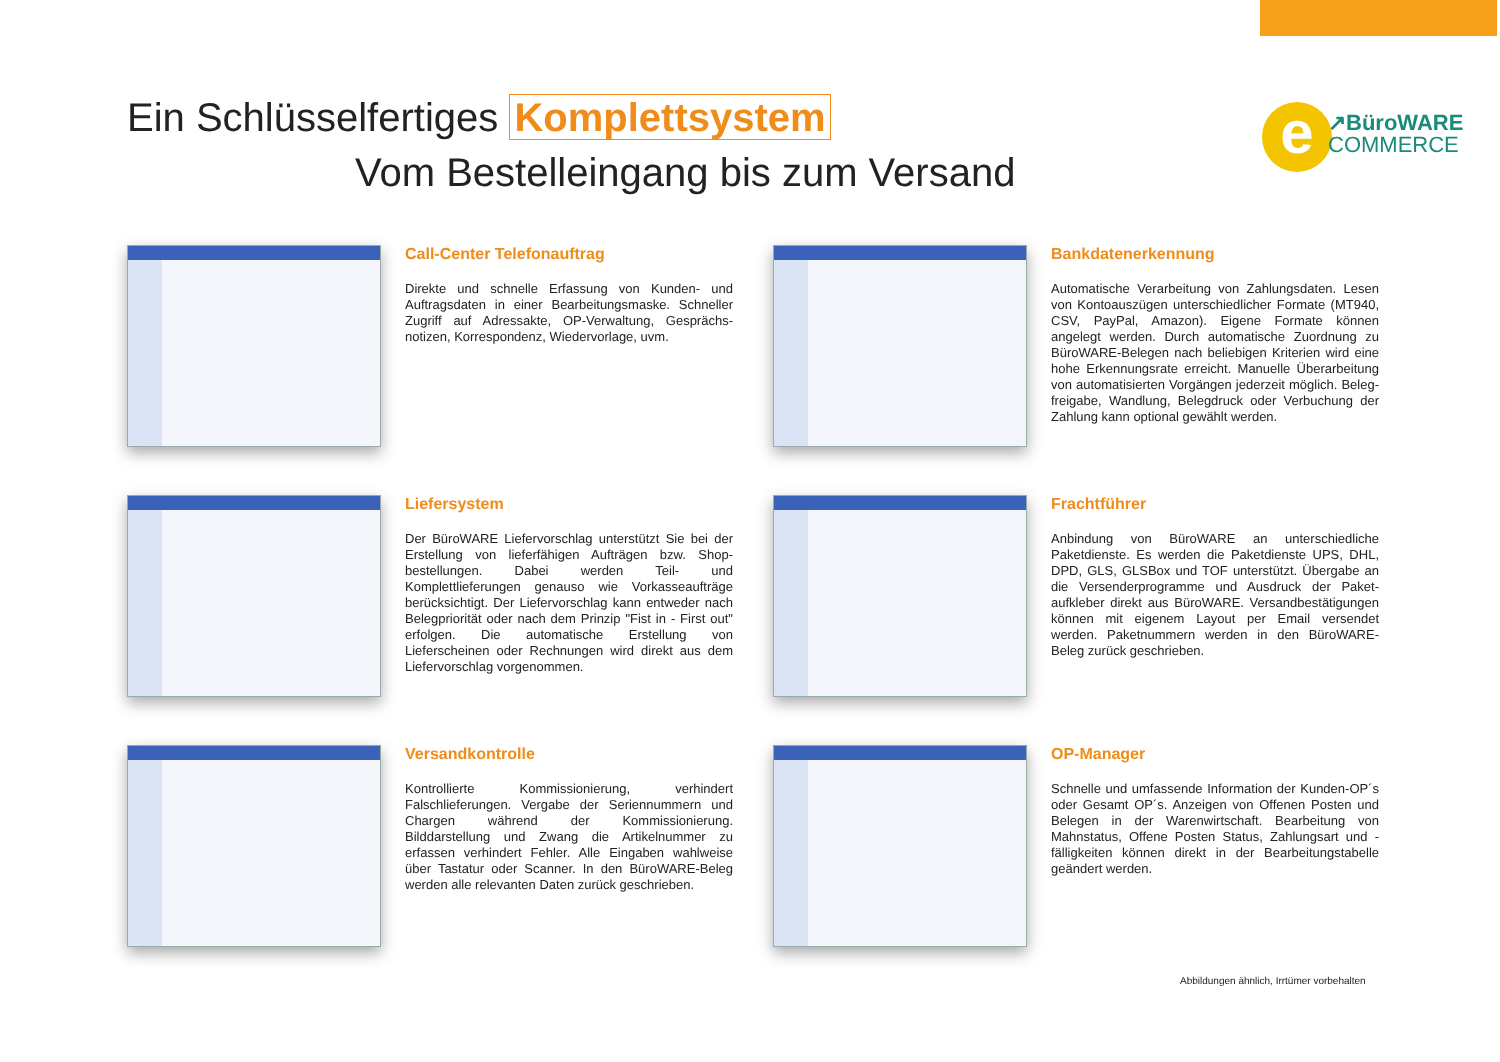e
↗BüroWARE
COMMERCE
Ein Schlüsselfertiges Komplettsystem
Vom Bestelleingang bis zum Versand
Call-Center Telefonauftrag
Direkte und schnelle Erfassung von Kunden- und Auftragsdaten in einer Bearbeitungsmaske. Schneller Zugriff auf Adressakte, OP-Verwaltung, Gesprächs­notizen, Korrespondenz, Wiedervorlage, uvm.
Bankdatenerkennung
Automatische Verarbeitung von Zahlungsdaten. Lesen von Kontoauszügen unterschiedlicher Formate (MT940, CSV, PayPal, Amazon). Eigene Formate können angelegt werden. Durch automatische Zuordnung zu BüroWARE-Belegen nach beliebigen Kriterien wird eine hohe Erkennungsrate erreicht. Manuelle Überarbeitung von automatisierten Vorgängen jederzeit möglich. Beleg­freigabe, Wandlung, Belegdruck oder Verbuchung der Zahlung kann optional gewählt werden.
Liefersystem
Der BüroWARE Liefervorschlag unterstützt Sie bei der Erstellung von lieferfähigen Aufträgen bzw. Shop­bestellungen. Dabei werden Teil- und Komplettlieferungen genauso wie Vorkasseaufträge berücksichtigt. Der Liefervorschlag kann entweder nach Belegpriorität oder nach dem Prinzip "Fist in - First out" erfolgen. Die automatische Erstellung von Lieferscheinen oder Rechnungen wird direkt aus dem Liefervorschlag vorgenommen.
Frachtführer
Anbindung von BüroWARE an unterschiedliche Paketdienste. Es werden die Paketdienste UPS, DHL, DPD, GLS, GLSBox und TOF unterstützt. Übergabe an die Versenderprogramme und Ausdruck der Paket­aufkleber direkt aus BüroWARE. Versandbestätigungen können mit eigenem Layout per Email versendet werden. Paketnummern werden in den BüroWARE-Beleg zurück geschrieben.
Versandkontrolle
Kontrollierte Kommissionierung, verhindert Falschlieferungen. Vergabe der Seriennummern und Chargen während der Kommissionierung. Bilddarstellung und Zwang die Artikelnummer zu erfassen verhindert Fehler. Alle Eingaben wahlweise über Tastatur oder Scanner. In den BüroWARE-Beleg werden alle relevanten Daten zurück geschrieben.
OP-Manager
Schnelle und umfassende Information der Kunden-OP´s oder Gesamt OP´s. Anzeigen von Offenen Posten und Belegen in der Warenwirtschaft. Bearbeitung von Mahnstatus, Offene Posten Status, Zahlungsart und -fälligkeiten können direkt in der Bearbeitungstabelle geändert werden.
Abbildungen ähnlich, Irrtümer vorbehalten